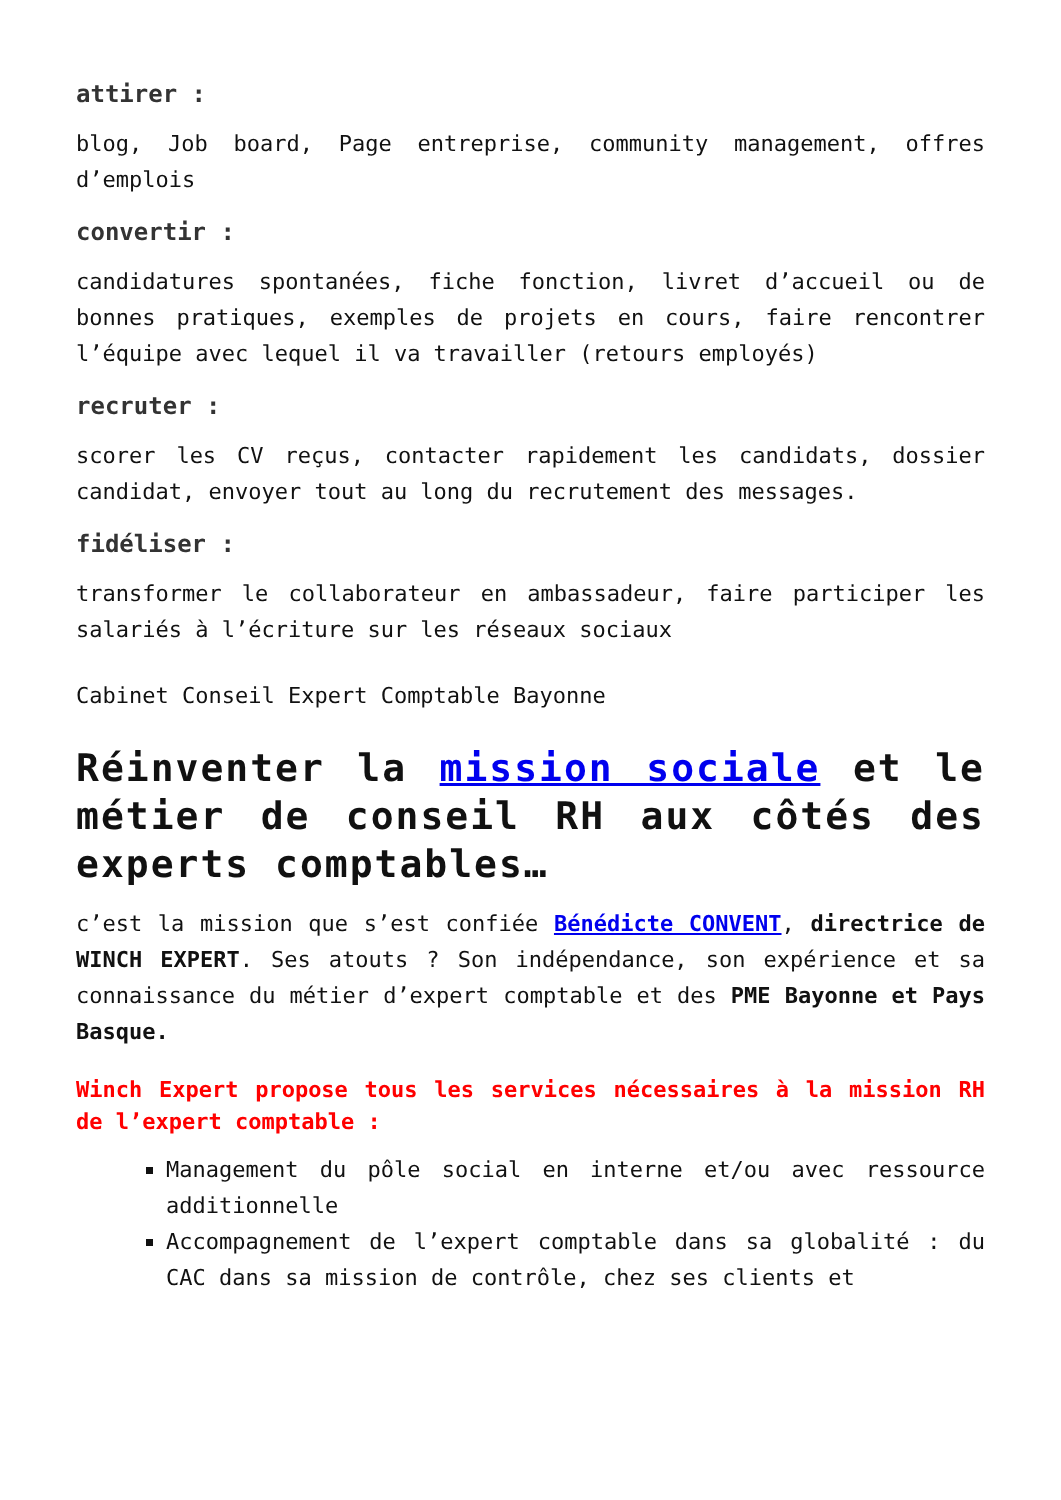attirer :
blog, Job board, Page entreprise, community management, offres d’emplois
convertir :
candidatures spontanées, fiche fonction, livret d’accueil ou de bonnes pratiques, exemples de projets en cours, faire rencontrer l’équipe avec lequel il va travailler (retours employés)
recruter :
scorer les CV reçus, contacter rapidement les candidats, dossier candidat, envoyer tout au long du recrutement des messages.
fidéliser :
transformer le collaborateur en ambassadeur, faire participer les salariés à l’écriture sur les réseaux sociaux
Cabinet Conseil Expert Comptable Bayonne
Réinventer la mission sociale et le métier de conseil RH aux côtés des experts comptables…
c’est la mission que s’est confiée Bénédicte CONVENT, directrice de WINCH EXPERT. Ses atouts ? Son indépendance, son expérience et sa connaissance du métier d’expert comptable et des PME Bayonne et Pays Basque.
Winch Expert propose tous les services nécessaires à la mission RH de l’expert comptable :
Management du pôle social en interne et/ou avec ressource additionnelle
Accompagnement de l’expert comptable dans sa globalité : du CAC dans sa mission de contrôle, chez ses clients et